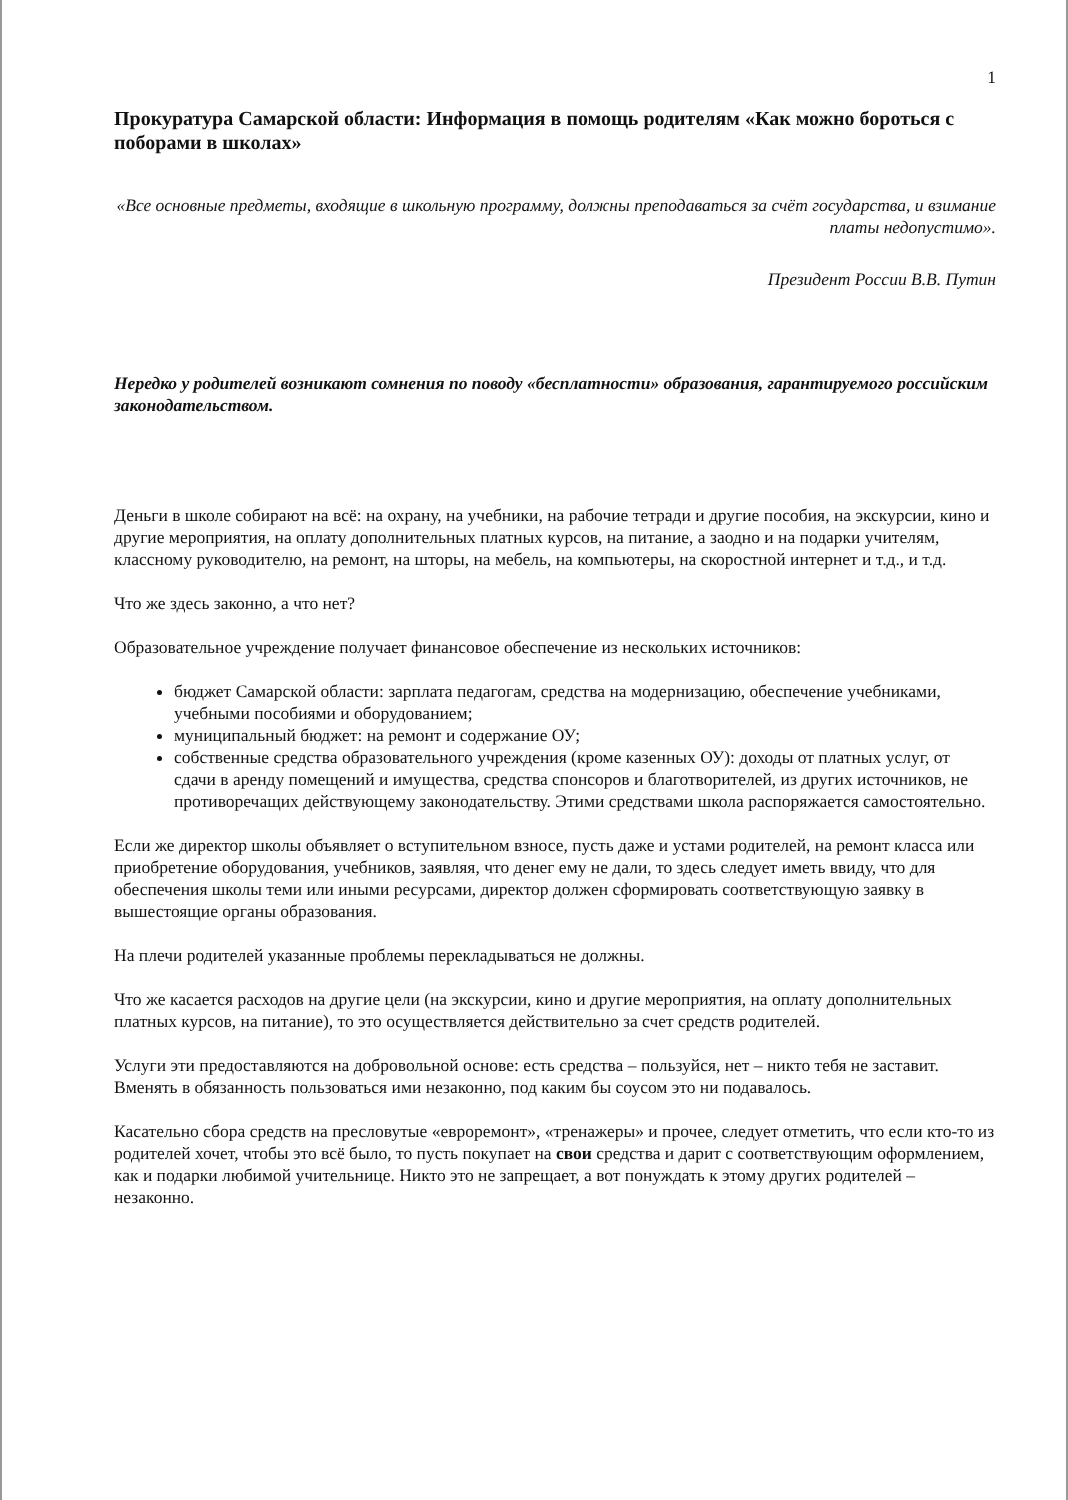1
Прокуратура Самарской области: Информация в помощь родителям «Как можно бороться с поборами в школах»
«Все основные предметы, входящие в школьную программу, должны преподаваться за счёт государства, и взимание платы недопустимо».
Президент России В.В. Путин
Нередко у родителей возникают сомнения по поводу «бесплатности» образования, гарантируемого российским законодательством.
Деньги в школе собирают на всё: на охрану, на учебники, на рабочие тетради и другие пособия, на экскурсии, кино и другие мероприятия, на оплату дополнительных платных курсов, на питание, а заодно и на подарки учителям, классному руководителю, на ремонт, на шторы, на мебель, на компьютеры, на скоростной интернет и т.д., и т.д.
Что же здесь законно, а что нет?
Образовательное учреждение получает финансовое обеспечение из нескольких источников:
бюджет Самарской области: зарплата педагогам, средства на модернизацию, обеспечение учебниками, учебными пособиями и оборудованием;
муниципальный бюджет: на ремонт и содержание ОУ;
собственные средства образовательного учреждения (кроме казенных ОУ): доходы от платных услуг, от сдачи в аренду помещений и имущества, средства спонсоров и благотворителей, из других источников, не противоречащих действующему законодательству. Этими средствами школа распоряжается самостоятельно.
Если же директор школы объявляет о вступительном взносе, пусть даже и устами родителей, на ремонт класса или приобретение оборудования, учебников, заявляя, что денег ему не дали, то здесь следует иметь ввиду, что для обеспечения школы теми или иными ресурсами, директор должен сформировать соответствующую заявку в вышестоящие органы образования.
На плечи родителей указанные проблемы перекладываться не должны.
Что же касается расходов на другие цели (на экскурсии, кино и другие мероприятия, на оплату дополнительных платных курсов, на питание), то это осуществляется действительно за счет средств родителей.
Услуги эти предоставляются на добровольной основе: есть средства – пользуйся, нет – никто тебя не заставит. Вменять в обязанность пользоваться ими незаконно, под каким бы соусом это ни подавалось.
Касательно сбора средств на пресловутые «евроремонт», «тренажеры» и прочее, следует отметить, что если кто-то из родителей хочет, чтобы это всё было, то пусть покупает на свои средства и дарит с соответствующим оформлением, как и подарки любимой учительнице. Никто это не запрещает, а вот понуждать к этому других родителей – незаконно.